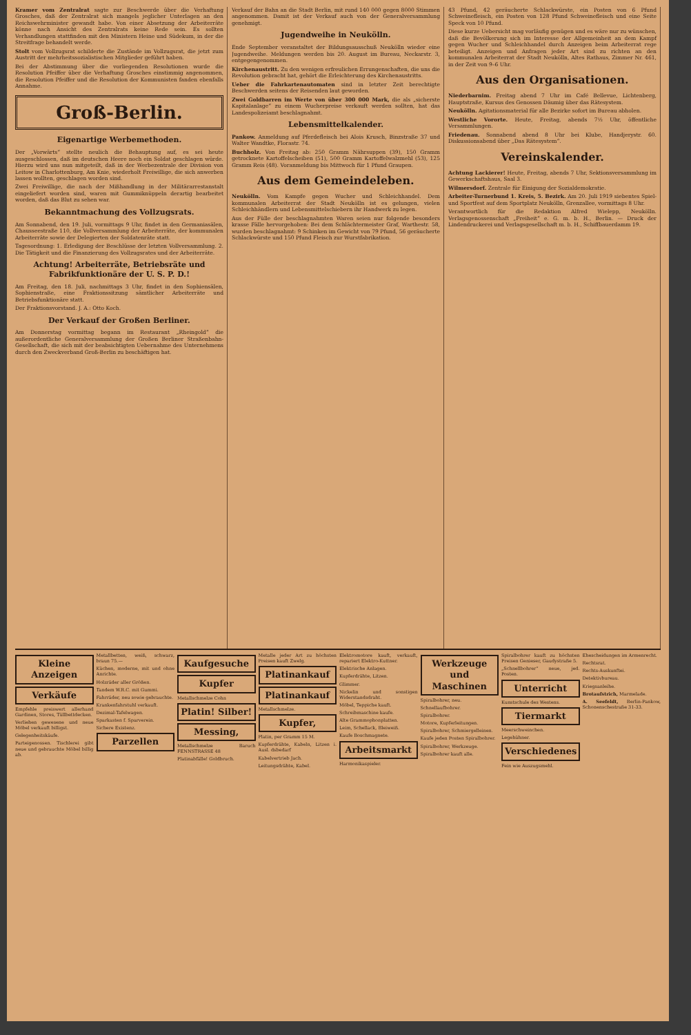Kramer vom Zentralrat sagte zur Beschwerde über die Verhaftung Grosches, daß der Zentralrat sich mangels jeglicher Unterlagen an den Reichswehrminister gewandt habe. Von einer Absetzung der Arbeiterräte könne nach Ansicht des Zentralrats keine Rede sein. Es sollten Verhandlungen stattfinden mit den Ministern Heine und Südekum, in der die Streitfrage behandelt werde.
Stolt vom Vollzugsrat schilderte die Zustände im Vollzugsrat, die jetzt zum Austritt der mehrheitssozialistischen Mitglieder geführt haben.
Bei der Abstimmung über die vorliegenden Resolutionen wurde die Resolution Pfeiffer über die Verhaftung Grosches einstimmig angenommen, die Resolution Pfeiffer und die Resolution der Kommunisten fanden ebenfalls Annahme.
Groß-Berlin.
Eigenartige Werbemethoden.
Der „Vorwärts“ stellte neulich die Behauptung auf, es sei heute ausgeschlossen, daß im deutschen Heere noch ein Soldat geschlagen würde. Hierzu wird uns nun mitgeteilt, daß in der Werbezentrale der Division von Leitow in Charlottenburg, Am Knie, wiederholt Freiwillige, die sich anwerben lassen wollten, geschlagen worden sind.
Zwei Freiwillige, die nach der Mißhandlung in der Militärarrestanstalt eingeliefert worden sind, waren mit Gummiknüppeln derartig bearbeitet worden, daß das Blut zu sehen war.
Bekanntmachung des Vollzugsrats.
Am Sonnabend, den 19. Juli, vormittags 9 Uhr, findet in den Germaniasälen, Chausseestraße 110, die Vollversammlung der Arbeiterräte, der kommunalen Arbeiterräte sowie der Delegierten der Soldatenräte statt.
Tagesordnung: 1. Erledigung der Beschlüsse der letzten Vollversammlung. 2. Die Tätigkeit und die Finanzierung des Vollzugsrates und der Arbeiterräte.
Achtung! Arbeiterräte, Betriebsräte und Fabrikfunktionäre der U. S. P. D.!
Am Freitag, den 18. Juli, nachmittags 3 Uhr, findet in den Sophiensälen, Sophienstraße, eine Fraktionssitzung sämtlicher Arbeiterräte und Betriebsfunktionäre statt.
Der Fraktionsvorstand. J. A.: Otto Koch.
Der Verkauf der Großen Berliner.
Am Donnerstag vormittag begann im Restaurant „Rheingold“ die außerordentliche Generalversammlung der Großen Berliner Straßenbahn-Gesellschaft, die sich mit der beabsichtigten Uebernahme des Unternehmens durch den Zweckverband Groß-Berlin zu beschäftigen hat.
Verkauf der Bahn an die Stadt Berlin, mit rund 140 000 gegen 8000 Stimmen angenommen. Damit ist der Verkauf auch von der Generalversammlung genehmigt.
Jugendweihe in Neukölln.
Ende September veranstaltet der Bildungsausschuß Neukölln wieder eine Jugendweihe. Meldungen werden bis 20. August im Bureau, Neckarstr. 3, entgegengenommen.
Kirchenaustritt. Zu den wenigen erfreulichen Errungenschaften, die uns die Revolution gebracht hat, gehört die Erleichterung des Kirchenaustritts.
Ueber die Fahrkartenautomaten sind in letzter Zeit berechtigte Beschwerden seitens der Reisenden laut geworden.
Zwei Goldbarren im Werte von über 300 000 Mark, die als „sicherste Kapitalanlage“ zu einem Wucherpreise verkauft werden sollten, hat das Landespolizeiamt beschlagnahmt.
Lebensmittelkalender.
Pankow. Anmeldung auf Pferdefleisch bei Alois Krusch, Binzstraße 37 und Walter Wandtke, Florastr. 74.
Buchholz. Von Freitag ab: 250 Gramm Nährsuppen (39), 150 Gramm getrocknete Kartoffelscheiben (51), 500 Gramm Kartoffelwalzmehl (53), 125 Gramm Reis (48). Voranmeldung bis Mittwoch für 1 Pfund Graupen.
Aus dem Gemeindeleben.
Neukölln. Vom Kampfe gegen Wucher und Schleichhandel. Dem kommunalen Arbeiterrat der Stadt Neukölln ist es gelungen, vielen Schleichhändlern und Lebensmittelschiebern ihr Handwerk zu legen.
Aus der Fülle der beschlagnahmten Waren seien nur folgende besonders krasse Fälle hervorgehoben: Bei dem Schlächtermeister Graf, Warthestr. 58, wurden beschlagnahmt: 9 Schinken im Gewicht von 79 Pfund, 56 geräucherte Schlackwürste und 150 Pfund Fleisch zur Wurstfabrikation.
43 Pfund, 42 geräucherte Schlackwürste, ein Posten von 6 Pfund Schweinefleisch, ein Posten von 128 Pfund Schweinefleisch und eine Seite Speck von 10 Pfund.
Diese kurze Uebersicht mag vorläufig genügen und es wäre nur zu wünschen, daß die Bevölkerung sich im Interesse der Allgemeinheit an dem Kampf gegen Wucher und Schleichhandel durch Anzeigen beim Arbeiterrat rege beteiligt. Anzeigen und Anfragen jeder Art sind zu richten an den kommunalen Arbeiterrat der Stadt Neukölln, Altes Rathaus, Zimmer Nr. 461, in der Zeit von 9–6 Uhr.
Aus den Organisationen.
Niederbarnim. Freitag abend 7 Uhr im Café Bellevue, Lichtenberg, Hauptstraße, Kursus des Genossen Däumig über das Rätesystem.
Neukölln. Agitationsmaterial für alle Bezirke sofort im Bureau abholen.
Westliche Vororte. Heute, Freitag, abends 7½ Uhr, öffentliche Versammlungen.
Friedenau. Sonnabend abend 8 Uhr bei Klube, Handjerystr. 60. Diskussionsabend über „Das Rätesystem“.
Vereinskalender.
Achtung Lackierer! Heute, Freitag, abends 7 Uhr, Sektionsversammlung im Gewerkschaftshaus, Saal 3.
Wilmersdorf. Zentrale für Einigung der Sozialdemokratie.
Arbeiter-Turnerbund 1. Kreis, 5. Bezirk. Am 20. Juli 1919 siebentes Spiel- und Sportfest auf dem Sportplatz Neukölln, Grenzallee, vormittags 8 Uhr.
Verantwortlich für die Redaktion Alfred Wielepp, Neukölln. Verlagsgenossenschaft „Freiheit“ e. G. m. b. H., Berlin. — Druck der Lindendruckerei und Verlagsgesellschaft m. b. H., Schiffbauerdamm 19.
Kleine Anzeigen
Verkäufe
Empfehle preiswert allerhand Gardinen, Stores, Tüllbettdecken.
Verliehen gewesene und neue Möbel verkauft billigst.
Gelegenheitskäufe.
Parteigenossen. Tischlerei gibt neue und gebrauchte Möbel billig ab.
Metallbetten, weiß, schwarz, braun 75.—
Küchen, moderne, mit und ohne Anrichte.
Holzräder aller Größen.
Tandem W.R.C. mit Gummi.
Fahrräder, neu sowie gebrauchte.
Krankenfahrstuhl verkauft.
Dezimal-Tafelwagen.
Sparkasten f. Sparverein.
Sichere Existenz.
Parzellen
Kaufgesuche
Kupfer
Metallschmelze Cohn
Platin! Silber!
Messing,
Metallschmelze Baruch FENNSTRASSE 48
Platinabfälle! Goldbruch.
Metalle jeder Art zu höchsten Preisen kauft Zwelg.
Platinankauf
Platinankauf
Metallschmelze.
Kupfer,
Platin, per Gramm 15 M.
Kupferdrähte, Kabeln, Litzen i. Ausl. dsbedarf
Kabelvertrieb Jach.
Leitungsdrähte, Kabel.
Elektromotore kauft, verkauft, repariert Elektro-Kuttner.
Elektrische Anlagen.
Kupferdrähte, Litzen.
Glimmer.
Nickelin und sonstigen Widerstandsdraht.
Möbel, Teppiche kauft.
Schreibmaschine kaufe.
Alte Grammophonplatten.
Leim, Schellack, Bleiweiß.
Kaufe Boschmagnete.
Arbeitsmarkt
Harmonikaspieler.
Werkzeuge und Maschinen
Spiralbohrer, neu.
Schnellaufbohrer.
Spiralbohrer.
Motore, Kupferleitungen.
Spiralbohrer, Schmiergelleinen.
Kaufe jeden Posten Spiralbohrer.
Spiralbohrer, Werkzeuge.
Spiralbohrer kauft alle.
Spiralbohrer kauft zu höchsten Preisen Genieser, Gaudystraße 5.
„Schnellbohrer“ neue, jed. Posten.
Unterricht
Kunstschule des Westens.
Tiermarkt
Meerschweinchen.
Legehühner.
Verschiedenes
Fein wie Auszugsmehl.
Ehescheidungen im Armenrecht.
Rechtsrat.
Rechts-Auskunftei.
Detektivbureau.
Kriegsanleihe.
Brotaufstrich, Marmelade.
A. Seefeldt, Berlin-Pankow, Schonenschestraße 31-33.